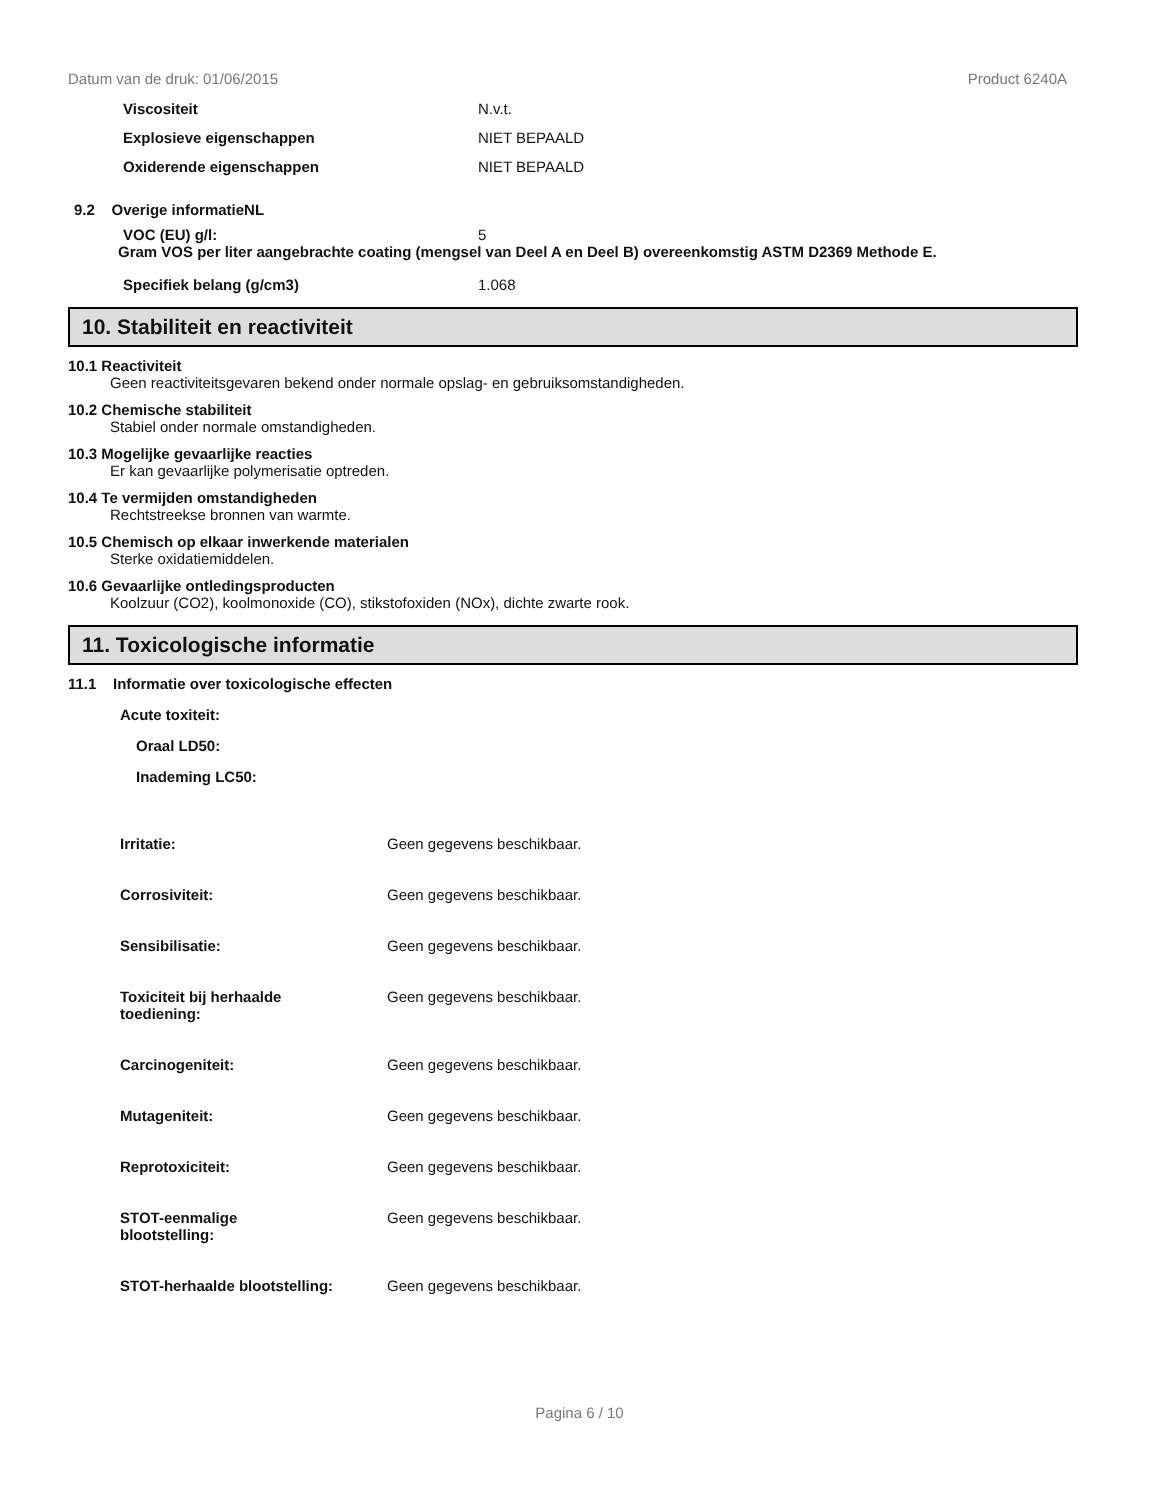Datum van de druk: 01/06/2015 Product 6240A
Viscositeit N.v.t.
Explosieve eigenschappen NIET BEPAALD
Oxiderende eigenschappen NIET BEPAALD
9.2 Overige informatieNL
VOC (EU) g/l: 5
Gram VOS per liter aangebrachte coating (mengsel van Deel A en Deel B) overeenkomstig ASTM D2369 Methode E.
Specifiek belang (g/cm3) 1.068
10. Stabiliteit en reactiviteit
10.1 Reactiviteit
Geen reactiviteitsgevaren bekend onder normale opslag- en gebruiksomstandigheden.
10.2 Chemische stabiliteit
Stabiel onder normale omstandigheden.
10.3 Mogelijke gevaarlijke reacties
Er kan gevaarlijke polymerisatie optreden.
10.4 Te vermijden omstandigheden
Rechtstreekse bronnen van warmte.
10.5 Chemisch op elkaar inwerkende materialen
Sterke oxidatiemiddelen.
10.6 Gevaarlijke ontledingsproducten
Koolzuur (CO2), koolmonoxide (CO), stikstofoxiden (NOx), dichte zwarte rook.
11. Toxicologische informatie
11.1 Informatie over toxicologische effecten
Acute toxiteit:
Oraal LD50:
Inademing LC50:
Irritatie: Geen gegevens beschikbaar.
Corrosiviteit: Geen gegevens beschikbaar.
Sensibilisatie: Geen gegevens beschikbaar.
Toxiciteit bij herhaalde
toediening: Geen gegevens beschikbaar.
Carcinogeniteit: Geen gegevens beschikbaar.
Mutageniteit: Geen gegevens beschikbaar.
Reprotoxiciteit: Geen gegevens beschikbaar.
STOT-eenmalige
blootstelling: Geen gegevens beschikbaar.
STOT-herhaalde blootstelling: Geen gegevens beschikbaar.
Pagina 6 / 10